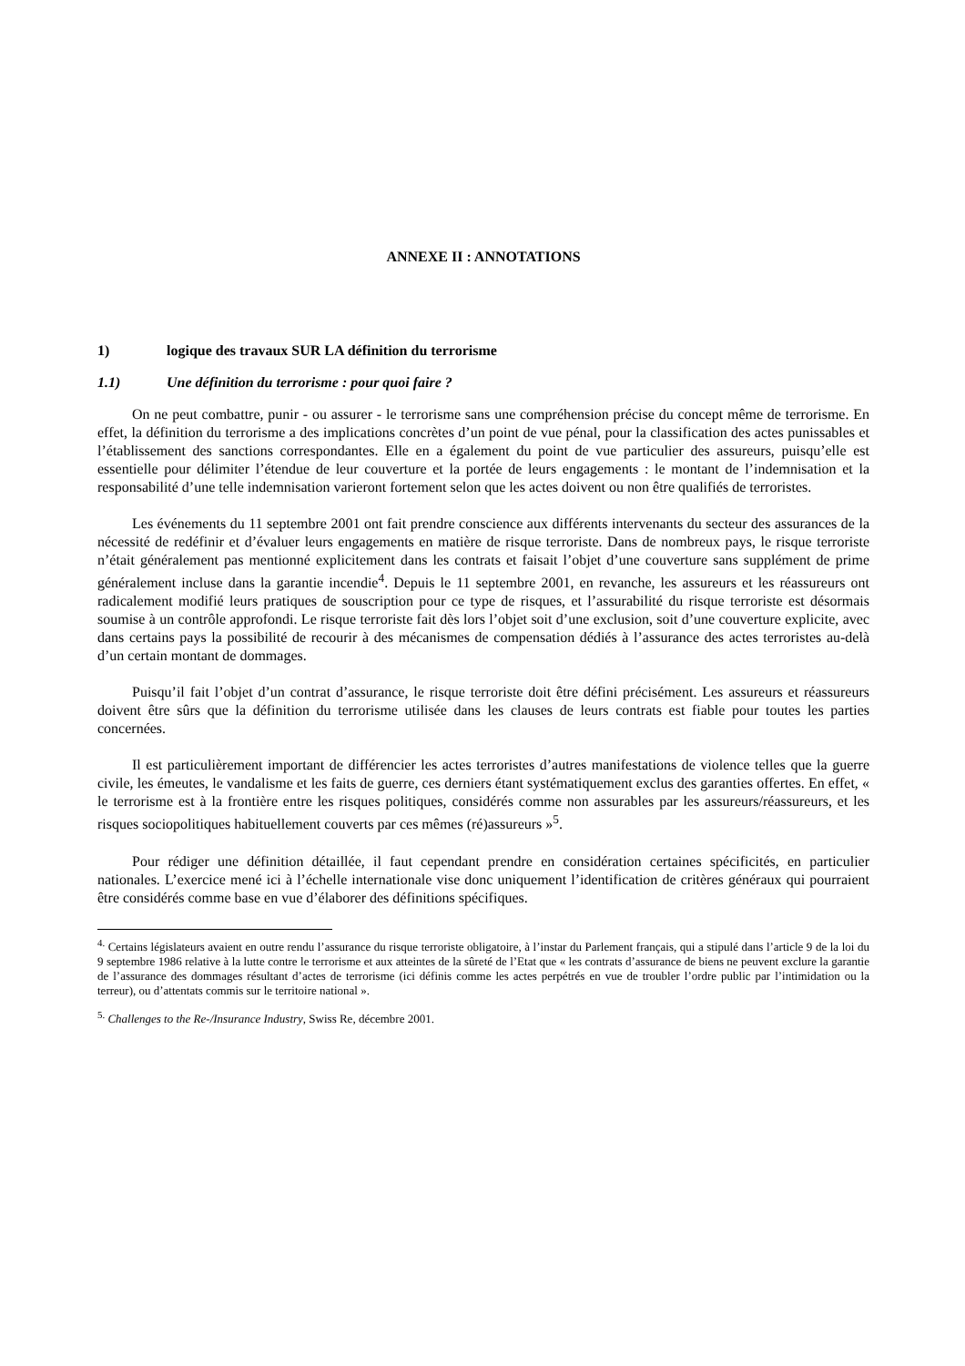ANNEXE II : ANNOTATIONS
1) logique des travaux SUR LA définition du terrorisme
1.1) Une définition du terrorisme : pour quoi faire ?
On ne peut combattre, punir - ou assurer - le terrorisme sans une compréhension précise du concept même de terrorisme. En effet, la définition du terrorisme a des implications concrètes d’un point de vue pénal, pour la classification des actes punissables et l’établissement des sanctions correspondantes. Elle en a également du point de vue particulier des assureurs, puisqu’elle est essentielle pour délimiter l’étendue de leur couverture et la portée de leurs engagements : le montant de l’indemnisation et la responsabilité d’une telle indemnisation varieront fortement selon que les actes doivent ou non être qualifiés de terroristes.
Les événements du 11 septembre 2001 ont fait prendre conscience aux différents intervenants du secteur des assurances de la nécessité de redéfinir et d’évaluer leurs engagements en matière de risque terroriste. Dans de nombreux pays, le risque terroriste n’était généralement pas mentionné explicitement dans les contrats et faisait l’objet d’une couverture sans supplément de prime généralement incluse dans la garantie incendie<sup>4</sup>. Depuis le 11 septembre 2001, en revanche, les assureurs et les réassureurs ont radicalement modifié leurs pratiques de souscription pour ce type de risques, et l’assurabilité du risque terroriste est désormais soumise à un contrôle approfondi. Le risque terroriste fait dès lors l’objet soit d’une exclusion, soit d’une couverture explicite, avec dans certains pays la possibilité de recourir à des mécanismes de compensation dédiés à l’assurance des actes terroristes au-delà d’un certain montant de dommages.
Puisqu’il fait l’objet d’un contrat d’assurance, le risque terroriste doit être défini précisément. Les assureurs et réassureurs doivent être sûrs que la définition du terrorisme utilisée dans les clauses de leurs contrats est fiable pour toutes les parties concernées.
Il est particulièrement important de différencier les actes terroristes d’autres manifestations de violence telles que la guerre civile, les émeutes, le vandalisme et les faits de guerre, ces derniers étant systématiquement exclus des garanties offertes. En effet, « le terrorisme est à la frontière entre les risques politiques, considérés comme non assurables par les assureurs/réassureurs, et les risques sociopolitiques habituellement couverts par ces mêmes (ré)assureurs »<sup>5</sup>.
Pour rédiger une définition détaillée, il faut cependant prendre en considération certaines spécificités, en particulier nationales. L’exercice mené ici à l’échelle internationale vise donc uniquement l’identification de critères généraux qui pourraient être considérés comme base en vue d’élaborer des définitions spécifiques.
<sup>4.</sup> Certains législateurs avaient en outre rendu l’assurance du risque terroriste obligatoire, à l’instar du Parlement français, qui a stipulé dans l’article 9 de la loi du 9 septembre 1986 relative à la lutte contre le terrorisme et aux atteintes de la sûreté de l’Etat que « les contrats d’assurance de biens ne peuvent exclure la garantie de l’assurance des dommages résultant d’actes de terrorisme (ici définis comme les actes perpétrés en vue de troubler l’ordre public par l’intimidation ou la terreur), ou d’attentats commis sur le territoire national ».
<sup>5.</sup> Challenges to the Re-/Insurance Industry, Swiss Re, décembre 2001.